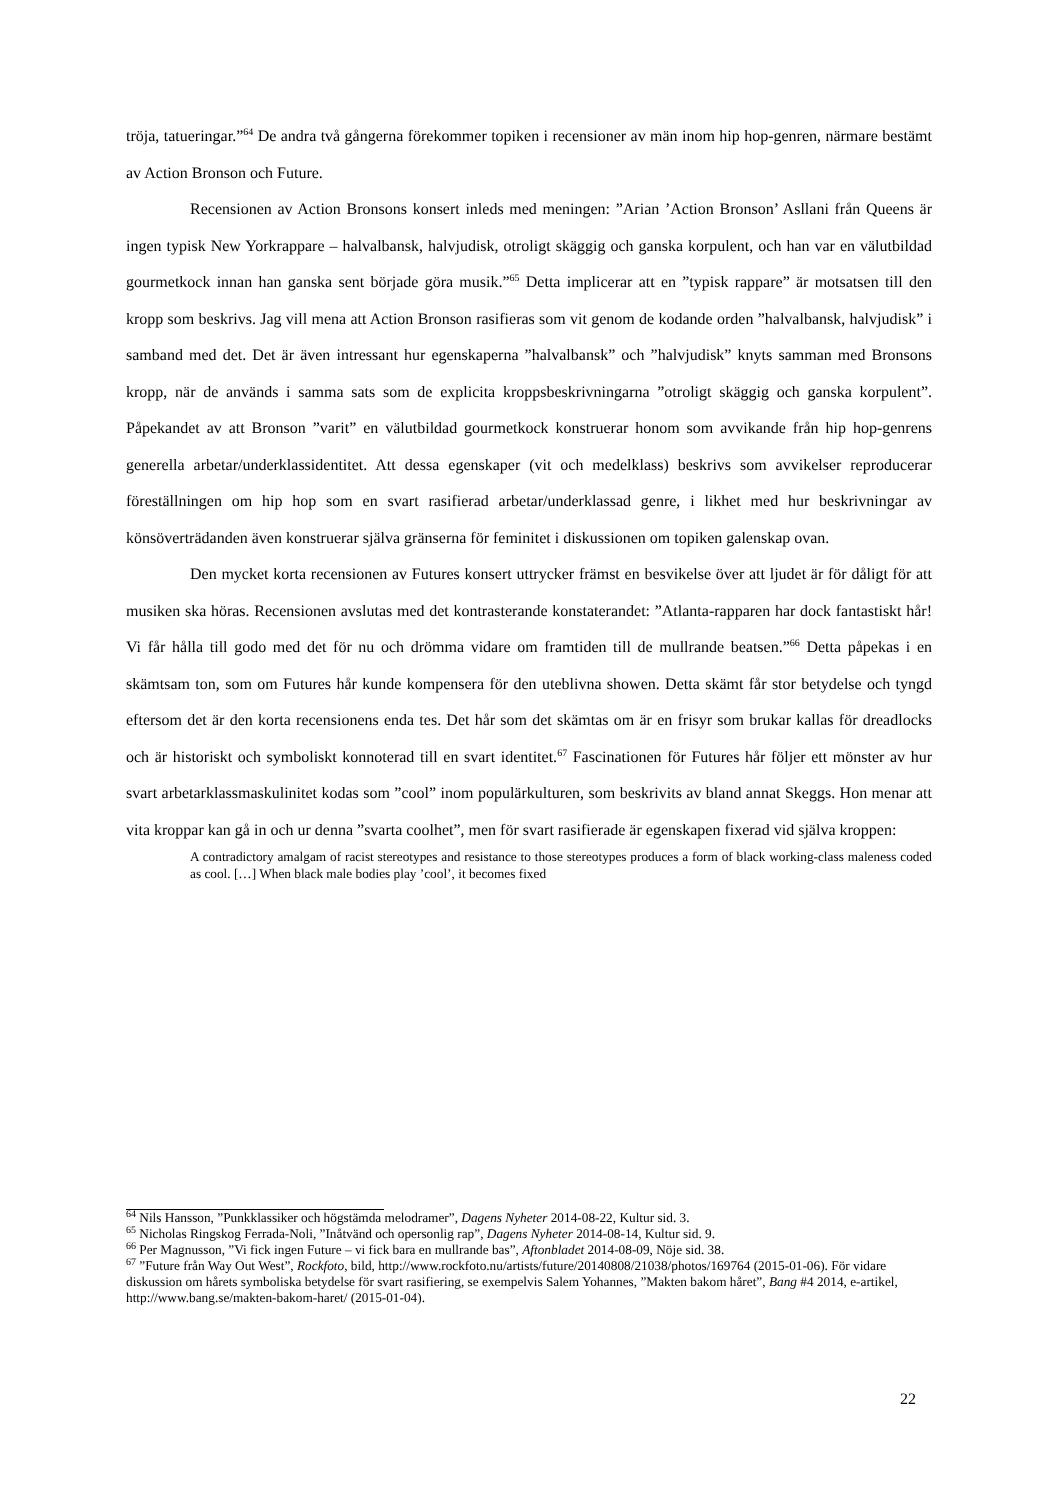tröja, tatueringar.”<sup>64</sup> De andra två gångerna förekommer topiken i recensioner av män inom hip hop-genren, närmare bestämt av Action Bronson och Future.
Recensionen av Action Bronsons konsert inleds med meningen: ”Arian ’Action Bronson’ Asllani från Queens är ingen typisk New Yorkrappare – halvalbansk, halvjudisk, otroligt skäggig och ganska korpulent, och han var en välutbildad gourmetkock innan han ganska sent började göra musik.”<sup>65</sup> Detta implicerar att en ”typisk rappare” är motsatsen till den kropp som beskrivs. Jag vill mena att Action Bronson rasifieras som vit genom de kodande orden ”halvalbansk, halvjudisk” i samband med det. Det är även intressant hur egenskaperna ”halvalbansk” och ”halvjudisk” knyts samman med Bronsons kropp, när de används i samma sats som de explicita kroppsbeskrivningarna ”otroligt skäggig och ganska korpulent”. Påpekandet av att Bronson ”varit” en välutbildad gourmetkock konstruerar honom som avvikande från hip hop-genrens generella arbetar/underklassidentitet. Att dessa egenskaper (vit och medelklass) beskrivs som avvikelser reproducerar föreställningen om hip hop som en svart rasifierad arbetar/underklassad genre, i likhet med hur beskrivningar av könsöverträdanden även konstruerar själva gränserna för feminitet i diskussionen om topiken galenskap ovan.
Den mycket korta recensionen av Futures konsert uttrycker främst en besvikelse över att ljudet är för dåligt för att musiken ska höras. Recensionen avslutas med det kontrasterande konstaterandet: ”Atlanta-rapparen har dock fantastiskt hår! Vi får hålla till godo med det för nu och drömma vidare om framtiden till de mullrande beatsen.”<sup>66</sup> Detta påpekas i en skämtsam ton, som om Futures hår kunde kompensera för den uteblivna showen. Detta skämt får stor betydelse och tyngd eftersom det är den korta recensionens enda tes. Det hår som det skämtas om är en frisyr som brukar kallas för dreadlocks och är historiskt och symboliskt konnoterad till en svart identitet.<sup>67</sup> Fascinationen för Futures hår följer ett mönster av hur svart arbetarklassmaskulinitet kodas som ”cool” inom populärkulturen, som beskrivits av bland annat Skeggs. Hon menar att vita kroppar kan gå in och ur denna ”svarta coolhet”, men för svart rasifierade är egenskapen fixerad vid själva kroppen:
A contradictory amalgam of racist stereotypes and resistance to those stereotypes produces a form of black working-class maleness coded as cool. […] When black male bodies play ’cool’, it becomes fixed
<sup>64</sup> Nils Hansson, ”Punkklassiker och högstämda melodramer”, Dagens Nyheter 2014-08-22, Kultur sid. 3.
<sup>65</sup> Nicholas Ringskog Ferrada-Noli, ”Inåtvänd och opersonlig rap”, Dagens Nyheter 2014-08-14, Kultur sid. 9.
<sup>66</sup> Per Magnusson, ”Vi fick ingen Future – vi fick bara en mullrande bas”, Aftonbladet 2014-08-09, Nöje sid. 38.
<sup>67</sup> ”Future från Way Out West”, Rockfoto, bild, http://www.rockfoto.nu/artists/future/20140808/21038/photos/169764 (2015-01-06). För vidare diskussion om hårets symboliska betydelse för svart rasifiering, se exempelvis Salem Yohannes, ”Makten bakom håret”, Bang #4 2014, e-artikel, http://www.bang.se/makten-bakom-haret/ (2015-01-04).
22